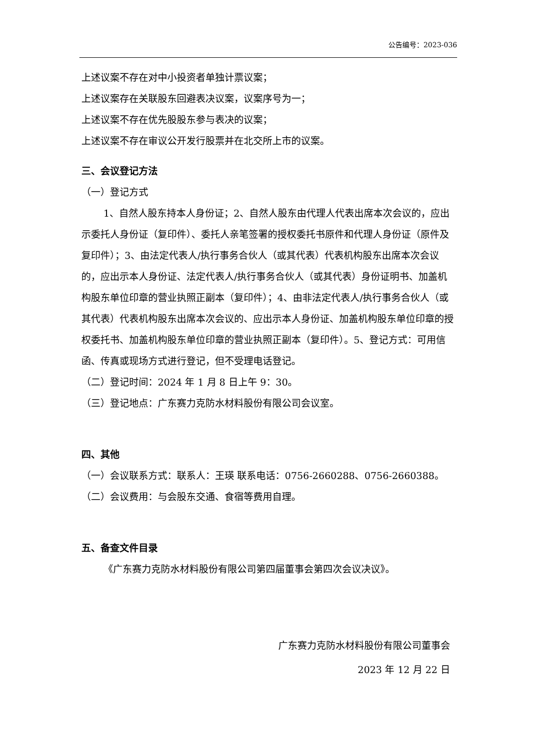公告编号：2023-036
上述议案不存在对中小投资者单独计票议案；
上述议案存在关联股东回避表决议案，议案序号为一；
上述议案不存在优先股股东参与表决的议案；
上述议案不存在审议公开发行股票并在北交所上市的议案。
三、会议登记方法
（一）登记方式
1、自然人股东持本人身份证；2、自然人股东由代理人代表出席本次会议的，应出示委托人身份证（复印件）、委托人亲笔签署的授权委托书原件和代理人身份证（原件及复印件）；3、由法定代表人/执行事务合伙人（或其代表）代表机构股东出席本次会议的，应出示本人身份证、法定代表人/执行事务合伙人（或其代表）身份证明书、加盖机构股东单位印章的营业执照正副本（复印件）；4、由非法定代表人/执行事务合伙人（或其代表）代表机构股东出席本次会议的、应出示本人身份证、加盖机构股东单位印章的授权委托书、加盖机构股东单位印章的营业执照正副本（复印件）。5、登记方式：可用信函、传真或现场方式进行登记，但不受理电话登记。
（二）登记时间：2024 年 1 月 8 日上午 9：30。
（三）登记地点：广东赛力克防水材料股份有限公司会议室。
四、其他
（一）会议联系方式：联系人：王瑛 联系电话：0756-2660288、0756-2660388。
（二）会议费用：与会股东交通、食宿等费用自理。
五、备查文件目录
《广东赛力克防水材料股份有限公司第四届董事会第四次会议决议》。
广东赛力克防水材料股份有限公司董事会
2023 年 12 月 22 日